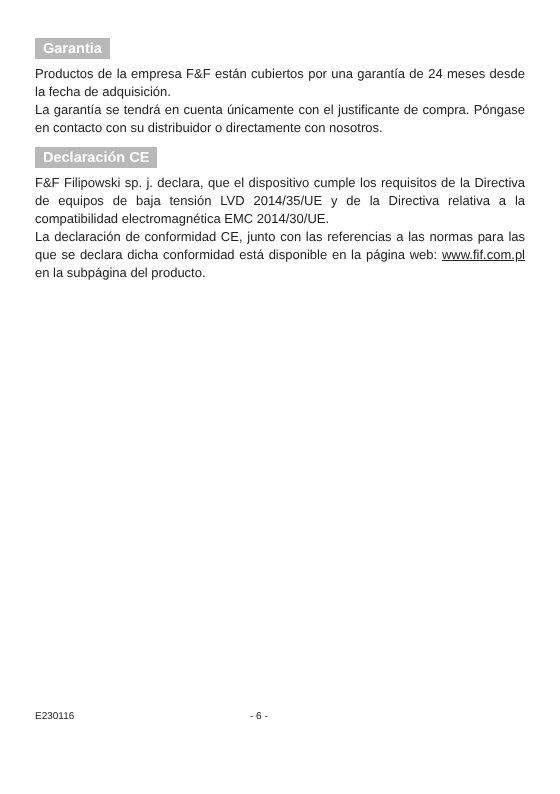Garantia
Productos de la empresa F&F están cubiertos por una garantía de 24 meses desde la fecha de adquisición.
La garantía se tendrá en cuenta únicamente con el justificante de compra. Póngase en contacto con su distribuidor o directamente con nosotros.
Declaración CE
F&F Filipowski sp. j. declara, que el dispositivo cumple los requisitos de la Directiva de equipos de baja tensión LVD 2014/35/UE y de la Directiva relativa a la compatibilidad electromagnética EMC 2014/30/UE.
La declaración de conformidad CE, junto con las referencias a las normas para las que se declara dicha conformidad está disponible en la página web: www.fif.com.pl en la subpágina del producto.
E230116 - 6 -